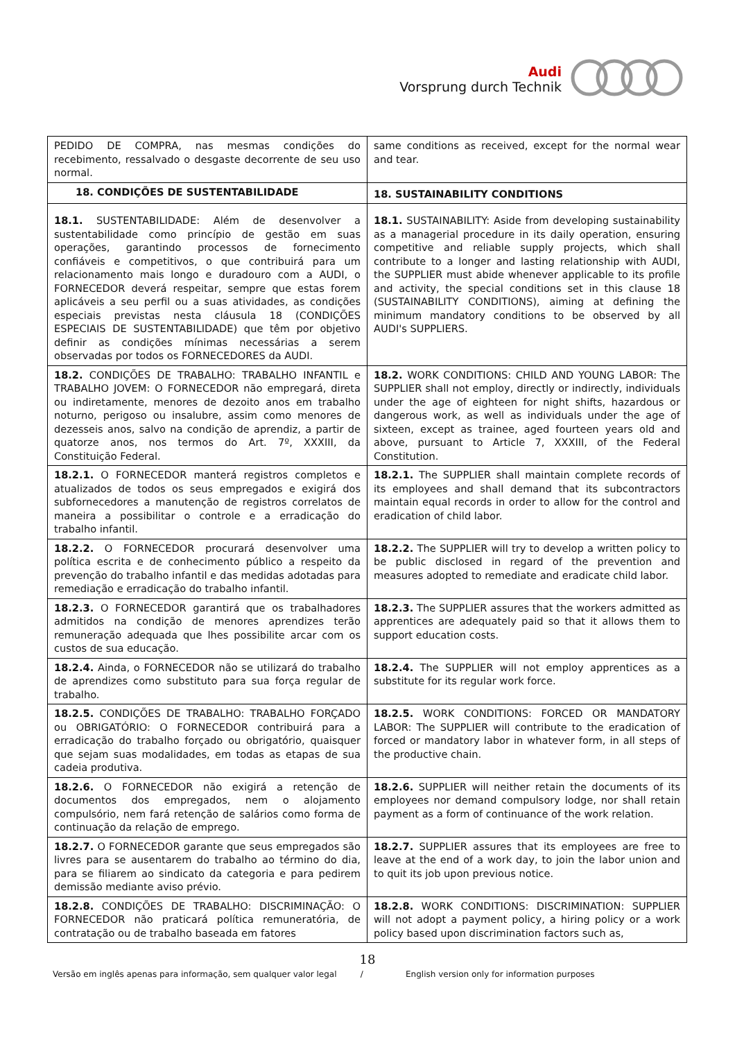Audi
Vorsprung durch Technik
| PEDIDO DE COMPRA, nas mesmas condições do recebimento, ressalvado o desgaste decorrente de seu uso normal. | same conditions as received, except for the normal wear and tear. |
| 18. CONDIÇÕES DE SUSTENTABILIDADE | 18. SUSTAINABILITY CONDITIONS |
| 18.1. SUSTENTABILIDADE: Além de desenvolver a sustentabilidade como princípio de gestão em suas operações, garantindo processos de fornecimento confiáveis e competitivos, o que contribuirá para um relacionamento mais longo e duradouro com a AUDI, o FORNECEDOR deverá respeitar, sempre que estas forem aplicáveis a seu perfil ou a suas atividades, as condições especiais previstas nesta cláusula 18 (CONDIÇÕES ESPECIAIS DE SUSTENTABILIDADE) que têm por objetivo definir as condições mínimas necessárias a serem observadas por todos os FORNECEDORES da AUDI. | 18.1. SUSTAINABILITY: Aside from developing sustainability as a managerial procedure in its daily operation, ensuring competitive and reliable supply projects, which shall contribute to a longer and lasting relationship with AUDI, the SUPPLIER must abide whenever applicable to its profile and activity, the special conditions set in this clause 18 (SUSTAINABILITY CONDITIONS), aiming at defining the minimum mandatory conditions to be observed by all AUDI's SUPPLIERS. |
| 18.2. CONDIÇÕES DE TRABALHO: TRABALHO INFANTIL e TRABALHO JOVEM: O FORNECEDOR não empregará, direta ou indiretamente, menores de dezoito anos em trabalho noturno, perigoso ou insalubre, assim como menores de dezesseis anos, salvo na condição de aprendiz, a partir de quatorze anos, nos termos do Art. 7º, XXXIII, da Constituição Federal. | 18.2. WORK CONDITIONS: CHILD AND YOUNG LABOR: The SUPPLIER shall not employ, directly or indirectly, individuals under the age of eighteen for night shifts, hazardous or dangerous work, as well as individuals under the age of sixteen, except as trainee, aged fourteen years old and above, pursuant to Article 7, XXXIII, of the Federal Constitution. |
| 18.2.1. O FORNECEDOR manterá registros completos e atualizados de todos os seus empregados e exigirá dos subfornecedores a manutenção de registros correlatos de maneira a possibilitar o controle e a erradicação do trabalho infantil. | 18.2.1. The SUPPLIER shall maintain complete records of its employees and shall demand that its subcontractors maintain equal records in order to allow for the control and eradication of child labor. |
| 18.2.2. O FORNECEDOR procurará desenvolver uma política escrita e de conhecimento público a respeito da prevenção do trabalho infantil e das medidas adotadas para remediação e erradicação do trabalho infantil. | 18.2.2. The SUPPLIER will try to develop a written policy to be public disclosed in regard of the prevention and measures adopted to remediate and eradicate child labor. |
| 18.2.3. O FORNECEDOR garantirá que os trabalhadores admitidos na condição de menores aprendizes terão remuneração adequada que lhes possibilite arcar com os custos de sua educação. | 18.2.3. The SUPPLIER assures that the workers admitted as apprentices are adequately paid so that it allows them to support education costs. |
| 18.2.4. Ainda, o FORNECEDOR não se utilizará do trabalho de aprendizes como substituto para sua força regular de trabalho. | 18.2.4. The SUPPLIER will not employ apprentices as a substitute for its regular work force. |
| 18.2.5. CONDIÇÕES DE TRABALHO: TRABALHO FORÇADO ou OBRIGATÓRIO: O FORNECEDOR contribuirá para a erradicação do trabalho forçado ou obrigatório, quaisquer que sejam suas modalidades, em todas as etapas de sua cadeia produtiva. | 18.2.5. WORK CONDITIONS: FORCED OR MANDATORY LABOR: The SUPPLIER will contribute to the eradication of forced or mandatory labor in whatever form, in all steps of the productive chain. |
| 18.2.6. O FORNECEDOR não exigirá a retenção de documentos dos empregados, nem o alojamento compulsório, nem fará retenção de salários como forma de continuação da relação de emprego. | 18.2.6. SUPPLIER will neither retain the documents of its employees nor demand compulsory lodge, nor shall retain payment as a form of continuance of the work relation. |
| 18.2.7. O FORNECEDOR garante que seus empregados são livres para se ausentarem do trabalho ao término do dia, para se filiarem ao sindicato da categoria e para pedirem demissão mediante aviso prévio. | 18.2.7. SUPPLIER assures that its employees are free to leave at the end of a work day, to join the labor union and to quit its job upon previous notice. |
| 18.2.8. CONDIÇÕES DE TRABALHO: DISCRIMINAÇÃO: O FORNECEDOR não praticará política remuneratória, de contratação ou de trabalho baseada em fatores | 18.2.8. WORK CONDITIONS: DISCRIMINATION: SUPPLIER will not adopt a payment policy, a hiring policy or a work policy based upon discrimination factors such as, |
18
Versão em inglês apenas para informação, sem qualquer valor legal /
English version only for information purposes